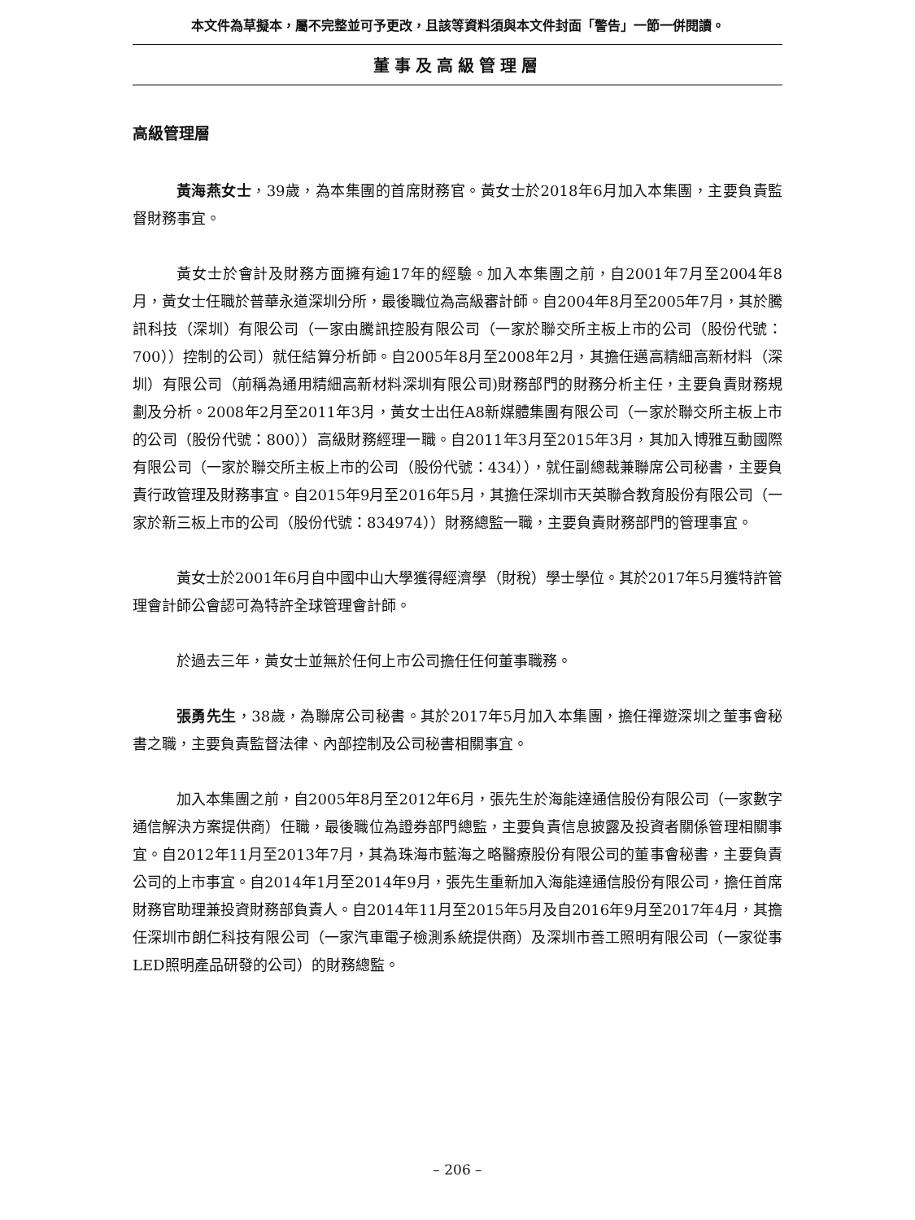本文件為草擬本，屬不完整並可予更改，且該等資料須與本文件封面「警告」一節一併閱讀。
董事及高級管理層
高級管理層
黃海燕女士，39歲，為本集團的首席財務官。黃女士於2018年6月加入本集團，主要負責監督財務事宜。
黃女士於會計及財務方面擁有逾17年的經驗。加入本集團之前，自2001年7月至2004年8月，黃女士任職於普華永道深圳分所，最後職位為高級審計師。自2004年8月至2005年7月，其於騰訊科技（深圳）有限公司（一家由騰訊控股有限公司（一家於聯交所主板上市的公司（股份代號：700））控制的公司）就任結算分析師。自2005年8月至2008年2月，其擔任邁高精細高新材料（深圳）有限公司（前稱為通用精細高新材料深圳有限公司)財務部門的財務分析主任，主要負責財務規劃及分析。2008年2月至2011年3月，黃女士出任A8新媒體集團有限公司（一家於聯交所主板上市的公司（股份代號：800））高級財務經理一職。自2011年3月至2015年3月，其加入博雅互動國際有限公司（一家於聯交所主板上市的公司（股份代號：434）），就任副總裁兼聯席公司秘書，主要負責行政管理及財務事宜。自2015年9月至2016年5月，其擔任深圳市天英聯合教育股份有限公司（一家於新三板上市的公司（股份代號：834974））財務總監一職，主要負責財務部門的管理事宜。
黃女士於2001年6月自中國中山大學獲得經濟學（財稅）學士學位。其於2017年5月獲特許管理會計師公會認可為特許全球管理會計師。
於過去三年，黃女士並無於任何上市公司擔任任何董事職務。
張勇先生，38歲，為聯席公司秘書。其於2017年5月加入本集團，擔任禪遊深圳之董事會秘書之職，主要負責監督法律、內部控制及公司秘書相關事宜。
加入本集團之前，自2005年8月至2012年6月，張先生於海能達通信股份有限公司（一家數字通信解決方案提供商）任職，最後職位為證券部門總監，主要負責信息披露及投資者關係管理相關事宜。自2012年11月至2013年7月，其為珠海市藍海之略醫療股份有限公司的董事會秘書，主要負責公司的上市事宜。自2014年1月至2014年9月，張先生重新加入海能達通信股份有限公司，擔任首席財務官助理兼投資財務部負責人。自2014年11月至2015年5月及自2016年9月至2017年4月，其擔任深圳市朗仁科技有限公司（一家汽車電子檢測系統提供商）及深圳市善工照明有限公司（一家從事LED照明產品研發的公司）的財務總監。
– 206 –